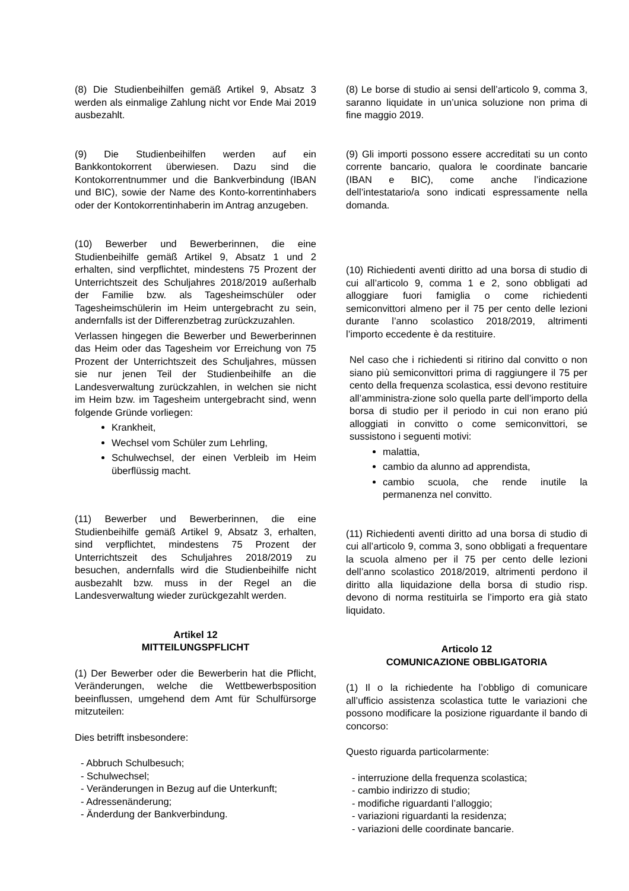(8) Die Studienbeihilfen gemäß Artikel 9, Absatz 3 werden als einmalige Zahlung nicht vor Ende Mai 2019 ausbezahlt.
(9) Die Studienbeihilfen werden auf ein Bankkontokorrent überwiesen. Dazu sind die Kontokorrentnummer und die Bankverbindung (IBAN und BIC), sowie der Name des Konto-korrentinhabers oder der Kontokorrentinhaberin im Antrag anzugeben.
(10) Bewerber und Bewerberinnen, die eine Studienbeihilfe gemäß Artikel 9, Absatz 1 und 2 erhalten, sind verpflichtet, mindestens 75 Prozent der Unterrichtszeit des Schuljahres 2018/2019 außerhalb der Familie bzw. als Tagesheimschüler oder Tagesheimschülerin im Heim untergebracht zu sein, andernfalls ist der Differenzbetrag zurückzuzahlen.
Verlassen hingegen die Bewerber und Bewerberinnen das Heim oder das Tagesheim vor Erreichung von 75 Prozent der Unterrichtszeit des Schuljahres, müssen sie nur jenen Teil der Studienbeihilfe an die Landesverwaltung zurückzahlen, in welchen sie nicht im Heim bzw. im Tagesheim untergebracht sind, wenn folgende Gründe vorliegen:
Krankheit,
Wechsel vom Schüler zum Lehrling,
Schulwechsel, der einen Verbleib im Heim überflüssig macht.
(11) Bewerber und Bewerberinnen, die eine Studienbeihilfe gemäß Artikel 9, Absatz 3, erhalten, sind verpflichtet, mindestens 75 Prozent der Unterrichtszeit des Schuljahres 2018/2019 zu besuchen, andernfalls wird die Studienbeihilfe nicht ausbezahlt bzw. muss in der Regel an die Landesverwaltung wieder zurückgezahlt werden.
Artikel 12
MITTEILUNGSPFLICHT
(1) Der Bewerber oder die Bewerberin hat die Pflicht, Veränderungen, welche die Wettbewerbsposition beeinflussen, umgehend dem Amt für Schulfürsorge mitzuteilen:
Dies betrifft insbesondere:
- Abbruch Schulbesuch;
- Schulwechsel;
- Veränderungen in Bezug auf die Unterkunft;
- Adressenänderung;
- Änderdung der Bankverbindung.
(8) Le borse di studio ai sensi dell’articolo 9, comma 3, saranno liquidate in un’unica soluzione non prima di fine maggio 2019.
(9) Gli importi possono essere accreditati su un conto corrente bancario, qualora le coordinate bancarie (IBAN e BIC), come anche l’indicazione dell’intestatario/a sono indicati espressamente nella domanda.
(10) Richiedenti aventi diritto ad una borsa di studio di cui all’articolo 9, comma 1 e 2, sono obbligati ad alloggiare fuori famiglia o come richiedenti semiconvittori almeno per il 75 per cento delle lezioni durante l’anno scolastico 2018/2019, altrimenti l’importo eccedente è da restituire.
Nel caso che i richiedenti si ritirino dal convitto o non siano più semiconvittori prima di raggiungere il 75 per cento della frequenza scolastica, essi devono restituire all’amministra-zione solo quella parte dell’importo della borsa di studio per il periodo in cui non erano piú alloggiati in convitto o come semiconvittori, se sussistono i seguenti motivi:
malattia,
cambio da alunno ad apprendista,
cambio scuola, che rende inutile la permanenza nel convitto.
(11) Richiedenti aventi diritto ad una borsa di studio di cui all’articolo 9, comma 3, sono obbligati a frequentare la scuola almeno per il 75 per cento delle lezioni dell’anno scolastico 2018/2019, altrimenti perdono il diritto alla liquidazione della borsa di studio risp. devono di norma restituirla se l’importo era già stato liquidato.
Articolo 12
COMUNICAZIONE OBBLIGATORIA
(1) Il o la richiedente ha l’obbligo di comunicare all’ufficio assistenza scolastica tutte le variazioni che possono modificare la posizione riguardante il bando di concorso:
Questo riguarda particolarmente:
- interruzione della frequenza scolastica;
- cambio indirizzo di studio;
- modifiche riguardanti l’alloggio;
- variazioni riguardanti la residenza;
- variazioni delle coordinate bancarie.